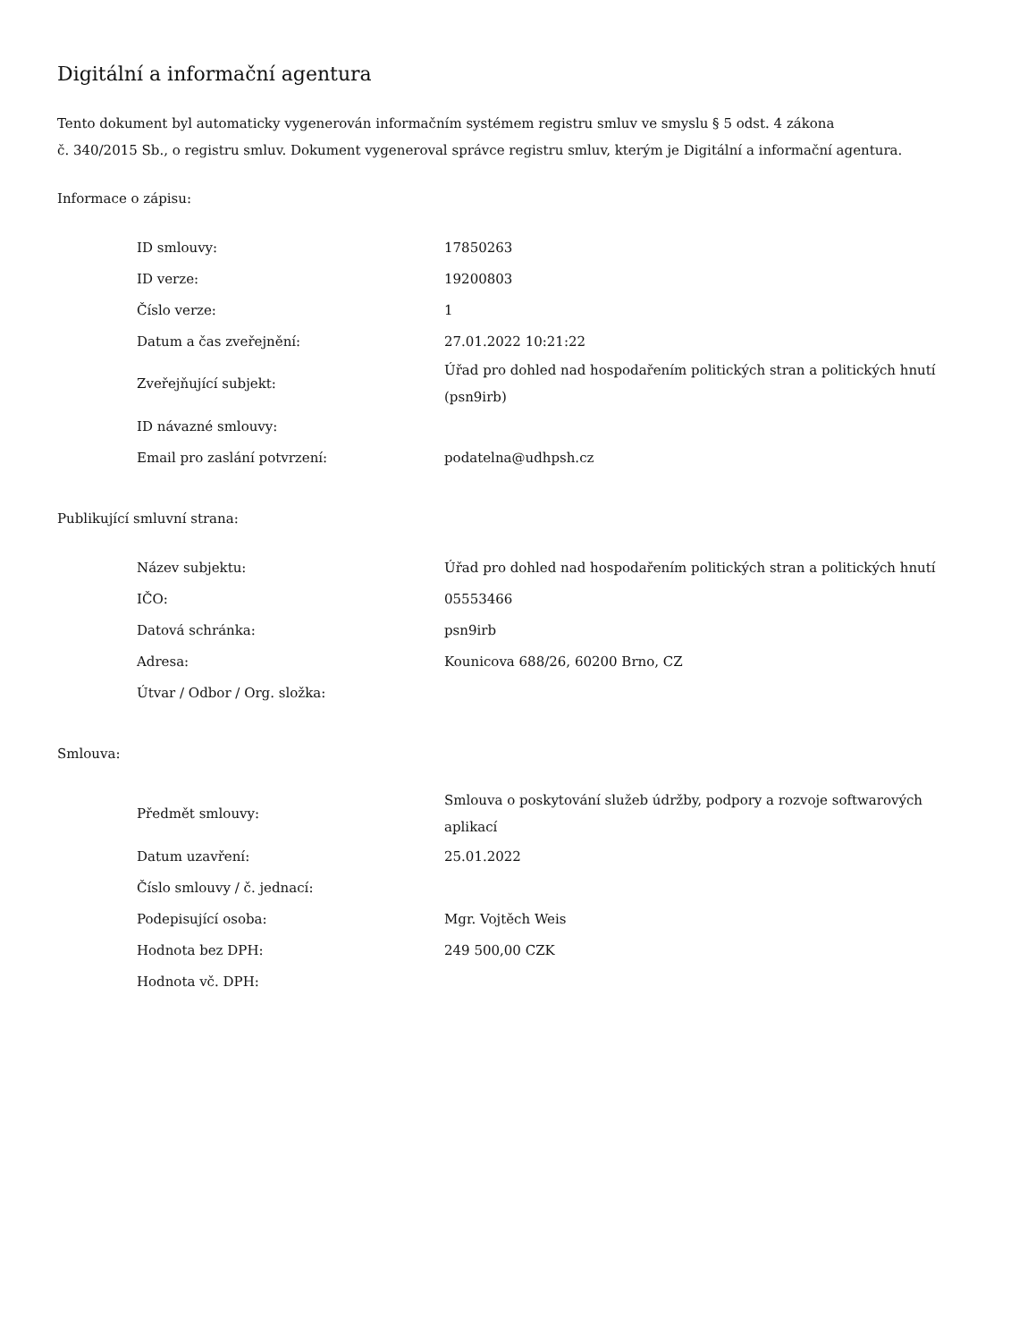Digitální a informační agentura
Tento dokument byl automaticky vygenerován informačním systémem registru smluv ve smyslu § 5 odst. 4 zákona
č. 340/2015 Sb., o registru smluv. Dokument vygeneroval správce registru smluv, kterým je Digitální a informační agentura.
Informace o zápisu:
| ID smlouvy: | 17850263 |
| ID verze: | 19200803 |
| Číslo verze: | 1 |
| Datum a čas zveřejnění: | 27.01.2022 10:21:22 |
| Zveřejňující subjekt: | Úřad pro dohled nad hospodařením politických stran a politických hnutí (psn9irb) |
| ID návazné smlouvy: | |
| Email pro zaslání potvrzení: | podatelna@udhpsh.cz |
Publikující smluvní strana:
| Název subjektu: | Úřad pro dohled nad hospodařením politických stran a politických hnutí |
| IČO: | 05553466 |
| Datová schránka: | psn9irb |
| Adresa: | Kounicova 688/26, 60200 Brno, CZ |
| Útvar / Odbor / Org. složka: | |
Smlouva:
| Předmět smlouvy: | Smlouva o poskytování služeb údržby, podpory a rozvoje softwarových aplikací |
| Datum uzavření: | 25.01.2022 |
| Číslo smlouvy / č. jednací: | |
| Podepisující osoba: | Mgr. Vojtěch Weis |
| Hodnota bez DPH: | 249 500,00 CZK |
| Hodnota vč. DPH: | |